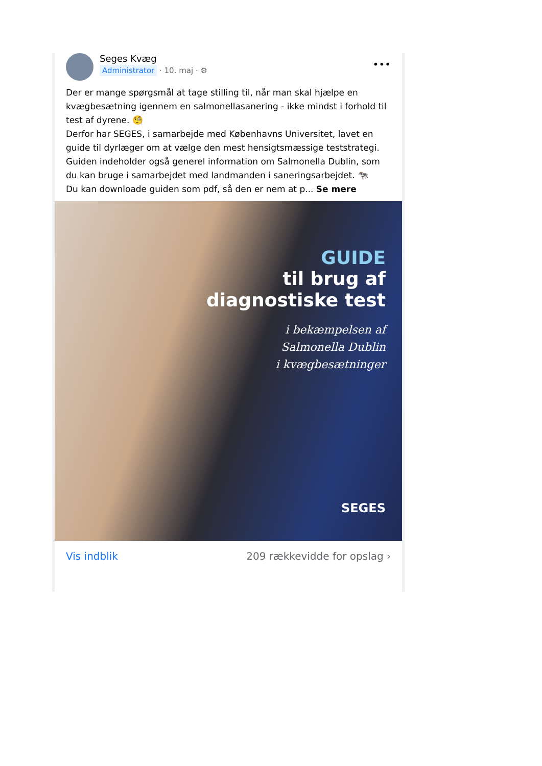Seges Kvæg
Administrator · 10. maj · ⚙
•••
Der er mange spørgsmål at tage stilling til, når man skal hjælpe en kvægbesætning igennem en salmonellasanering - ikke mindst i forhold til test af dyrene. 🧐
Derfor har SEGES, i samarbejde med Københavns Universitet, lavet en guide til dyrlæger om at vælge den mest hensigtsmæssige teststrategi. Guiden indeholder også generel information om Salmonella Dublin, som du kan bruge i samarbejdet med landmanden i saneringsarbejdet. 🐄
Du kan downloade guiden som pdf, så den er nem at p... Se mere
GUIDE
til brug af
diagnostiske test
i bekæmpelsen af
Salmonella Dublin
i kvægbesætninger
SEGES
Vis indblik 209 rækkevidde for opslag ›